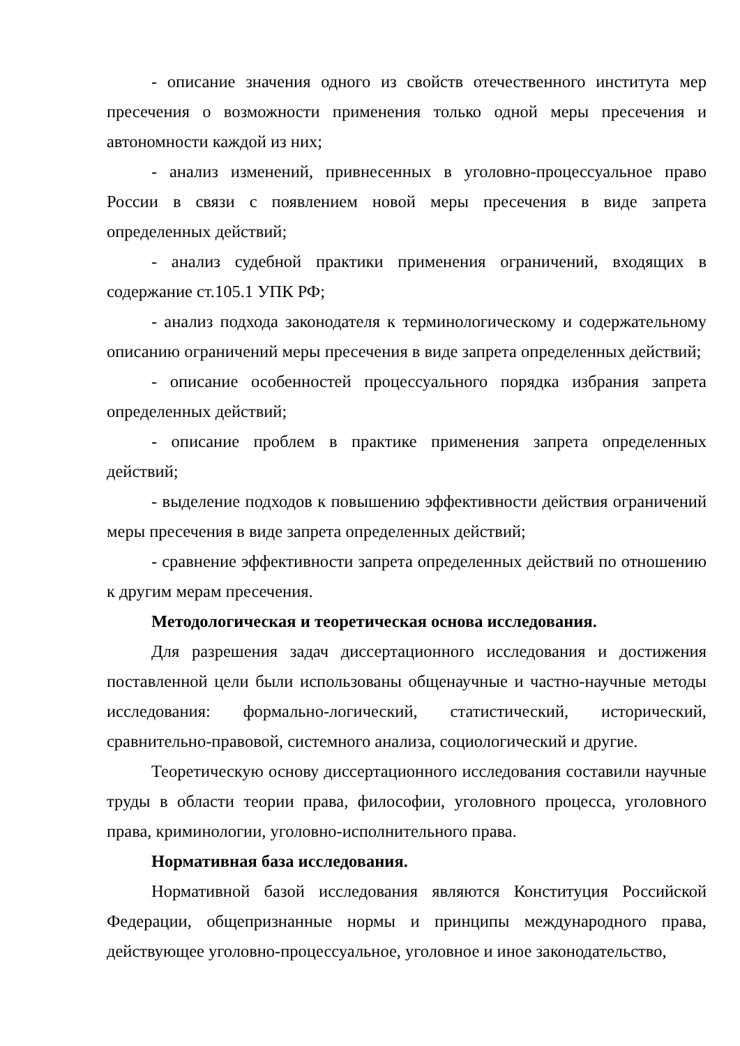- описание значения одного из свойств отечественного института мер пресечения о возможности применения только одной меры пресечения и автономности каждой из них;
- анализ изменений, привнесенных в уголовно-процессуальное право России в связи с появлением новой меры пресечения в виде запрета определенных действий;
- анализ судебной практики применения ограничений, входящих в содержание ст.105.1 УПК РФ;
- анализ подхода законодателя к терминологическому и содержательному описанию ограничений меры пресечения в виде запрета определенных действий;
- описание особенностей процессуального порядка избрания запрета определенных действий;
- описание проблем в практике применения запрета определенных действий;
- выделение подходов к повышению эффективности действия ограничений меры пресечения в виде запрета определенных действий;
- сравнение эффективности запрета определенных действий по отношению к другим мерам пресечения.
Методологическая и теоретическая основа исследования.
Для разрешения задач диссертационного исследования и достижения поставленной цели были использованы общенаучные и частно-научные методы исследования: формально-логический, статистический, исторический, сравнительно-правовой, системного анализа, социологический и другие.
Теоретическую основу диссертационного исследования составили научные труды в области теории права, философии, уголовного процесса, уголовного права, криминологии, уголовно-исполнительного права.
Нормативная база исследования.
Нормативной базой исследования являются Конституция Российской Федерации, общепризнанные нормы и принципы международного права, действующее уголовно-процессуальное, уголовное и иное законодательство,